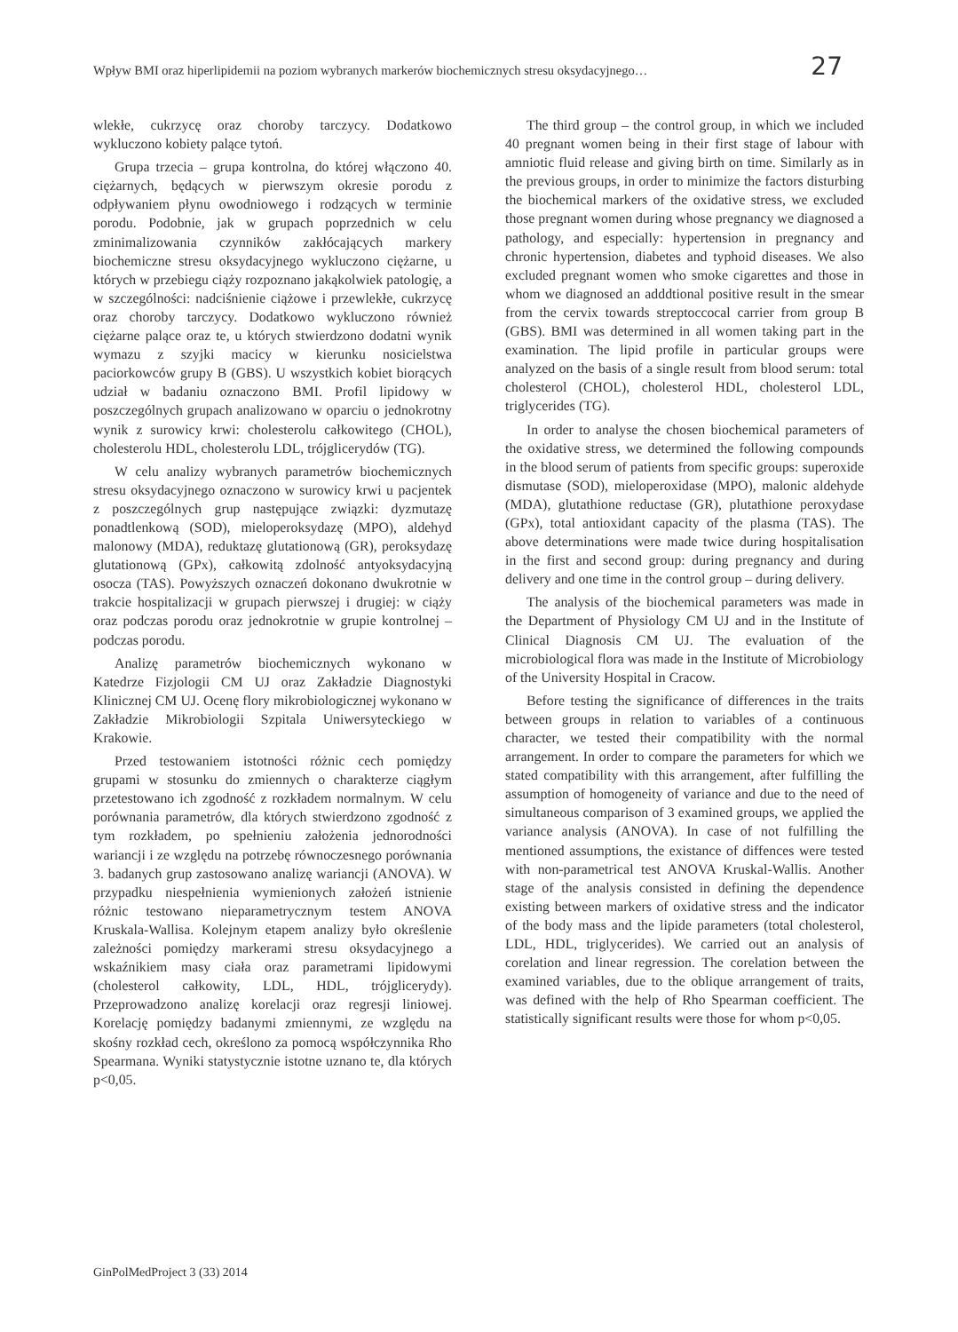Wpływ BMI oraz hiperlipidemii na poziom wybranych markerów biochemicznych stresu oksydacyjnego… 27
wlekłe, cukrzycę oraz choroby tarczycy. Dodatkowo wykluczono kobiety palące tytoń.
Grupa trzecia – grupa kontrolna, do której włączono 40. ciężarnych, będących w pierwszym okresie porodu z odpływaniem płynu owodniowego i rodzących w terminie porodu. Podobnie, jak w grupach poprzednich w celu zminimalizowania czynników zakłócających markery biochemiczne stresu oksydacyjnego wykluczono ciężarne, u których w przebiegu ciąży rozpoznano jakąkolwiek patologię, a w szczególności: nadciśnienie ciążowe i przewlekłe, cukrzycę oraz choroby tarczycy. Dodatkowo wykluczono również ciężarne palące oraz te, u których stwierdzono dodatni wynik wymazu z szyjki macicy w kierunku nosicielstwa paciorkowców grupy B (GBS). U wszystkich kobiet biorących udział w badaniu oznaczono BMI. Profil lipidowy w poszczególnych grupach analizowano w oparciu o jednokrotny wynik z surowicy krwi: cholesterolu całkowitego (CHOL), cholesterolu HDL, cholesterolu LDL, trójglicerydów (TG).
W celu analizy wybranych parametrów biochemicznych stresu oksydacyjnego oznaczono w surowicy krwi u pacjentek z poszczególnych grup następujące związki: dyzmutazę ponadtlenkową (SOD), mieloperoksydazę (MPO), aldehyd malonowy (MDA), reduktazę glutationową (GR), peroksydazę glutationową (GPx), całkowitą zdolność antyoksydacyjną osocza (TAS). Powyższych oznaczeń dokonano dwukrotnie w trakcie hospitalizacji w grupach pierwszej i drugiej: w ciąży oraz podczas porodu oraz jednokrotnie w grupie kontrolnej – podczas porodu.
Analizę parametrów biochemicznych wykonano w Katedrze Fizjologii CM UJ oraz Zakładzie Diagnostyki Klinicznej CM UJ. Ocenę flory mikrobiologicznej wykonano w Zakładzie Mikrobiologii Szpitala Uniwersyteckiego w Krakowie.
Przed testowaniem istotności różnic cech pomiędzy grupami w stosunku do zmiennych o charakterze ciągłym przetestowano ich zgodność z rozkładem normalnym. W celu porównania parametrów, dla których stwierdzono zgodność z tym rozkładem, po spełnieniu założenia jednorodności wariancji i ze względu na potrzebę równoczesnego porównania 3. badanych grup zastosowano analizę wariancji (ANOVA). W przypadku niespełnienia wymienionych założeń istnienie różnic testowano nieparametrycznym testem ANOVA Kruskala-Wallisa. Kolejnym etapem analizy było określenie zależności pomiędzy markerami stresu oksydacyjnego a wskaźnikiem masy ciała oraz parametrami lipidowymi (cholesterol całkowity, LDL, HDL, trójglicerydy). Przeprowadzono analizę korelacji oraz regresji liniowej. Korelację pomiędzy badanymi zmiennymi, ze względu na skośny rozkład cech, określono za pomocą współczynnika Rho Spearmana. Wyniki statystycznie istotne uznano te, dla których p<0,05.
The third group – the control group, in which we included 40 pregnant women being in their first stage of labour with amniotic fluid release and giving birth on time. Similarly as in the previous groups, in order to minimize the factors disturbing the biochemical markers of the oxidative stress, we excluded those pregnant women during whose pregnancy we diagnosed a pathology, and especially: hypertension in pregnancy and chronic hypertension, diabetes and typhoid diseases. We also excluded pregnant women who smoke cigarettes and those in whom we diagnosed an adddtional positive result in the smear from the cervix towards streptoccocal carrier from group B (GBS). BMI was determined in all women taking part in the examination. The lipid profile in particular groups were analyzed on the basis of a single result from blood serum: total cholesterol (CHOL), cholesterol HDL, cholesterol LDL, triglycerides (TG).
In order to analyse the chosen biochemical parameters of the oxidative stress, we determined the following compounds in the blood serum of patients from specific groups: superoxide dismutase (SOD), mieloperoxidase (MPO), malonic aldehyde (MDA), glutathione reductase (GR), plutathione peroxydase (GPx), total antioxidant capacity of the plasma (TAS). The above determinations were made twice during hospitalisation in the first and second group: during pregnancy and during delivery and one time in the control group – during delivery.
The analysis of the biochemical parameters was made in the Department of Physiology CM UJ and in the Institute of Clinical Diagnosis CM UJ. The evaluation of the microbiological flora was made in the Institute of Microbiology of the University Hospital in Cracow.
Before testing the significance of differences in the traits between groups in relation to variables of a continuous character, we tested their compatibility with the normal arrangement. In order to compare the parameters for which we stated compatibility with this arrangement, after fulfilling the assumption of homogeneity of variance and due to the need of simultaneous comparison of 3 examined groups, we applied the variance analysis (ANOVA). In case of not fulfilling the mentioned assumptions, the existance of diffences were tested with non-parametrical test ANOVA Kruskal-Wallis. Another stage of the analysis consisted in defining the dependence existing between markers of oxidative stress and the indicator of the body mass and the lipide parameters (total cholesterol, LDL, HDL, triglycerides). We carried out an analysis of corelation and linear regression. The corelation between the examined variables, due to the oblique arrangement of traits, was defined with the help of Rho Spearman coefficient. The statistically significant results were those for whom p<0,05.
GinPolMedProject 3 (33) 2014